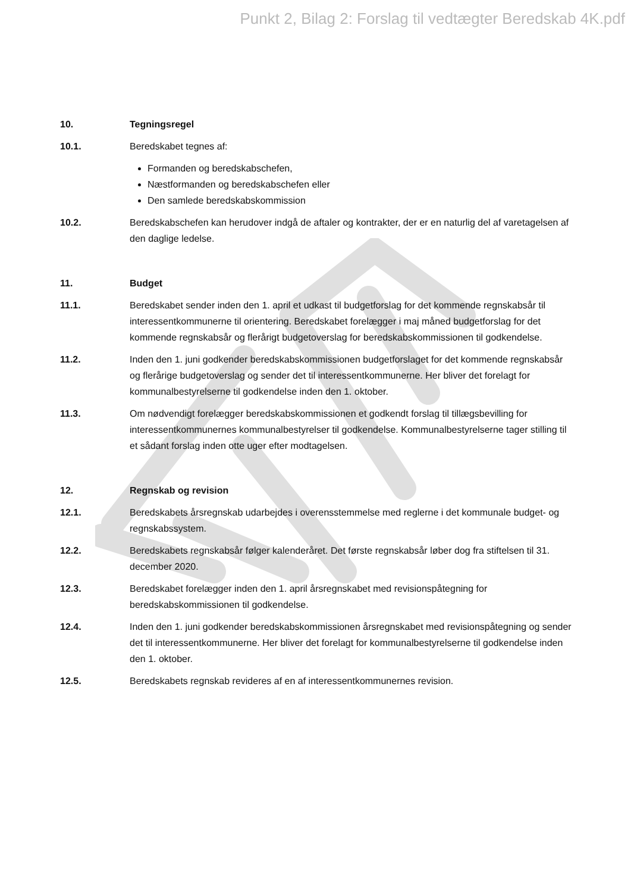Punkt 2, Bilag 2: Forslag til vedtægter Beredskab 4K.pdf
10. Tegningsregel
10.1. Beredskabet tegnes af:
Formanden og beredskabschefen,
Næstformanden og beredskabschefen eller
Den samlede beredskabskommission
10.2. Beredskabschefen kan herudover indgå de aftaler og kontrakter, der er en naturlig del af varetagelsen af den daglige ledelse.
11. Budget
11.1. Beredskabet sender inden den 1. april et udkast til budgetforslag for det kommende regnskabsår til interessentkommunerne til orientering. Beredskabet forelægger i maj måned budgetforslag for det kommende regnskabsår og flerårigt budgetoverslag for beredskabskommissionen til godkendelse.
11.2. Inden den 1. juni godkender beredskabskommissionen budgetforslaget for det kommende regnskabsår og flerårige budgetoverslag og sender det til interessentkommunerne. Her bliver det forelagt for kommunalbestyrelserne til godkendelse inden den 1. oktober.
11.3. Om nødvendigt forelægger beredskabskommissionen et godkendt forslag til tillægsbevilling for interessentkommunernes kommunalbestyrelser til godkendelse. Kommunalbestyrelserne tager stilling til et sådant forslag inden otte uger efter modtagelsen.
12. Regnskab og revision
12.1. Beredskabets årsregnskab udarbejdes i overensstemmelse med reglerne i det kommunale budget- og regnskabssystem.
12.2. Beredskabets regnskabsår følger kalenderåret. Det første regnskabsår løber dog fra stiftelsen til 31. december 2020.
12.3. Beredskabet forelægger inden den 1. april årsregnskabet med revisionspåtegning for beredskabskommissionen til godkendelse.
12.4. Inden den 1. juni godkender beredskabskommissionen årsregnskabet med revisionspåtegning og sender det til interessentkommunerne. Her bliver det forelagt for kommunalbestyrelserne til godkendelse inden den 1. oktober.
12.5. Beredskabets regnskab revideres af en af interessentkommunernes revision.